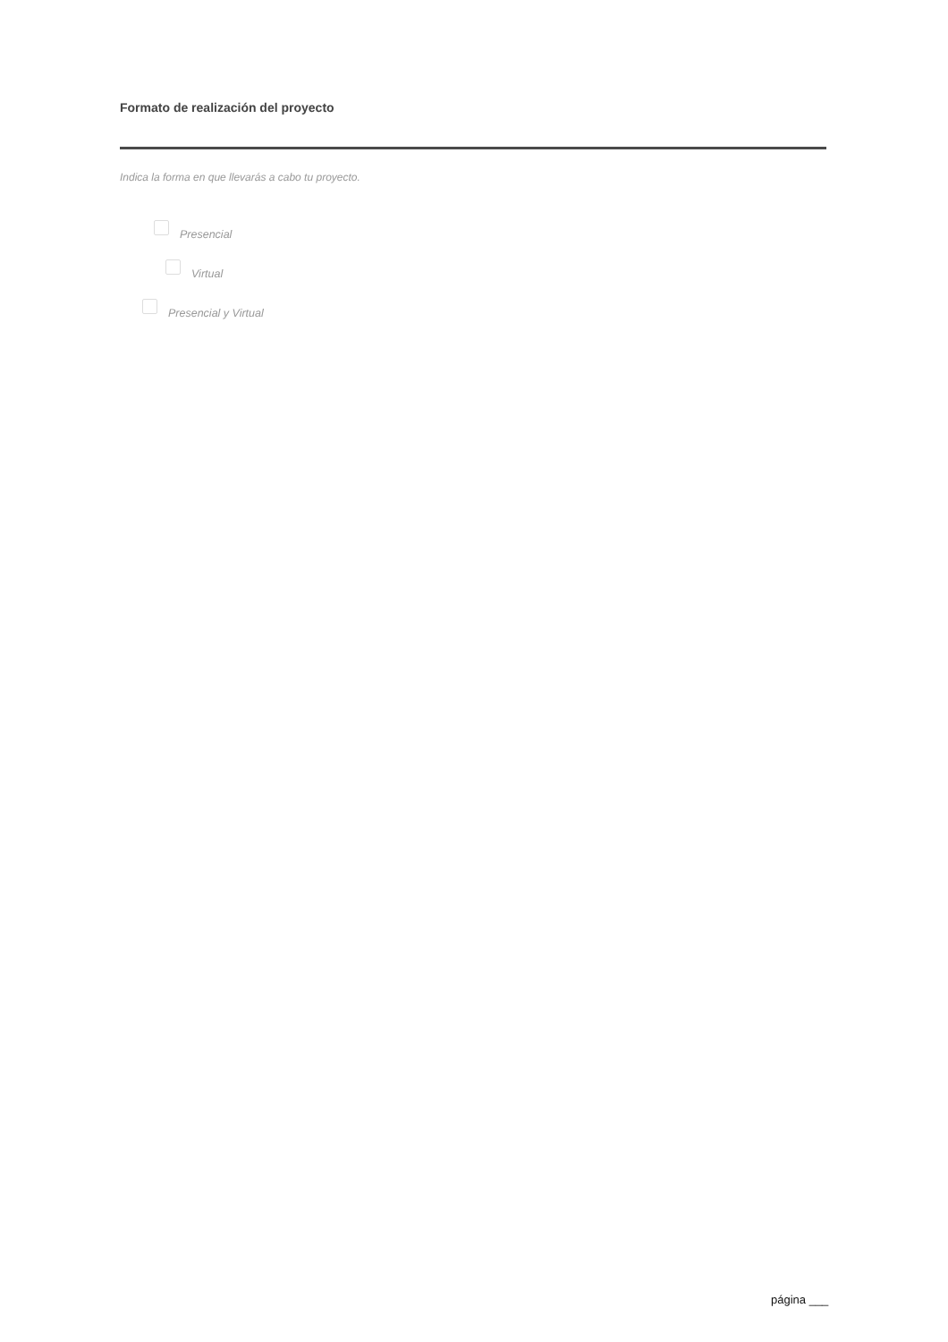Formato de realización del proyecto
Indica la forma en que llevarás a cabo tu proyecto.
Presencial
Virtual
Presencial y Virtual
página ___